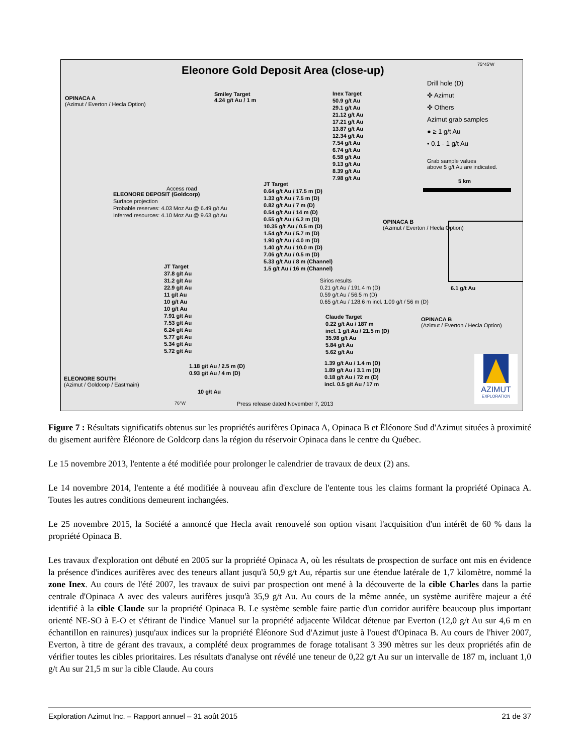Eleonore Gold Deposit Area (close-up)
OPINACA A
(Azimut / Everton / Hecla Option)
Smiley Target
4.24 g/t Au / 1 m
Inex Target
50.9 g/t Au
29.1 g/t Au
21.12 g/t Au
17.21 g/t Au
13.87 g/t Au
12.34 g/t Au
7.54 g/t Au
6.74 g/t Au
6.58 g/t Au
9.13 g/t Au
8.39 g/t Au
7.98 g/t Au
Drill hole (D)
✜ Azimut
✜ Others
Azimut grab samples
● ≥ 1 g/t Au
• 0.1 - 1 g/t Au
Grab sample values
above 5 g/t Au are indicated.
5 km
Access road
ELEONORE DEPOSIT (Goldcorp)
Surface projection
Probable reserves: 4.03 Moz Au @ 6.49 g/t Au
Inferred resources: 4.10 Moz Au @ 9.63 g/t Au
JT Target
0.64 g/t Au / 17.5 m (D)
1.33 g/t Au / 7.5 m (D)
0.82 g/t Au / 7 m (D)
0.54 g/t Au / 14 m (D)
0.55 g/t Au / 6.2 m (D)
10.35 g/t Au / 0.5 m (D)
1.54 g/t Au / 5.7 m (D)
1.90 g/t Au / 4.0 m (D)
1.40 g/t Au / 10.0 m (D)
7.06 g/t Au / 0.5 m (D)
5.33 g/t Au / 8 m (Channel)
1.5 g/t Au / 16 m (Channel)
OPINACA B
(Azimut / Everton / Hecla Option)
Sirios results
0.21 g/t Au / 191.4 m (D)
0.59 g/t Au / 56.5 m (D)
0.65 g/t Au / 128.6 m incl. 1.09 g/t / 56 m (D)
6.1 g/t Au
JT Target
37.8 g/t Au
31.2 g/t Au
22.9 g/t Au
11 g/t Au
10 g/t Au
10 g/t Au
7.91 g/t Au
7.53 g/t Au
6.24 g/t Au
5.77 g/t Au
5.34 g/t Au
5.72 g/t Au
Claude Target
0.22 g/t Au / 187 m
incl. 1 g/t Au / 21.5 m (D)
35.98 g/t Au
5.84 g/t Au
5.62 g/t Au
OPINACA B
(Azimut / Everton / Hecla Option)
1.39 g/t Au / 1.4 m (D)
1.89 g/t Au / 3.1 m (D)
0.18 g/t Au / 72 m (D)
incl. 0.5 g/t Au / 17 m
1.18 g/t Au / 2.5 m (D)
0.93 g/t Au / 4 m (D)
ELEONORE SOUTH
(Azimut / Goldcorp / Eastmain)
10 g/t Au
76°W
Press release dated November 7, 2013
75°45'W
AZIMUT
EXPLORATION
Figure 7 : Résultats significatifs obtenus sur les propriétés aurifères Opinaca A, Opinaca B et Éléonore Sud d'Azimut situées à proximité du gisement aurifère Éléonore de Goldcorp dans la région du réservoir Opinaca dans le centre du Québec.
Le 15 novembre 2013, l'entente a été modifiée pour prolonger le calendrier de travaux de deux (2) ans.
Le 14 novembre 2014, l'entente a été modifiée à nouveau afin d'exclure de l'entente tous les claims formant la propriété Opinaca A. Toutes les autres conditions demeurent inchangées.
Le 25 novembre 2015, la Société a annoncé que Hecla avait renouvelé son option visant l'acquisition d'un intérêt de 60 % dans la propriété Opinaca B.
Les travaux d'exploration ont débuté en 2005 sur la propriété Opinaca A, où les résultats de prospection de surface ont mis en évidence la présence d'indices aurifères avec des teneurs allant jusqu'à 50,9 g/t Au, répartis sur une étendue latérale de 1,7 kilomètre, nommé la zone Inex. Au cours de l'été 2007, les travaux de suivi par prospection ont mené à la découverte de la cible Charles dans la partie centrale d'Opinaca A avec des valeurs aurifères jusqu'à 35,9 g/t Au. Au cours de la même année, un système aurifère majeur a été identifié à la cible Claude sur la propriété Opinaca B. Le système semble faire partie d'un corridor aurifère beaucoup plus important orienté NE-SO à E-O et s'étirant de l'indice Manuel sur la propriété adjacente Wildcat détenue par Everton (12,0 g/t Au sur 4,6 m en échantillon en rainures) jusqu'aux indices sur la propriété Éléonore Sud d'Azimut juste à l'ouest d'Opinaca B. Au cours de l'hiver 2007, Everton, à titre de gérant des travaux, a complété deux programmes de forage totalisant 3 390 mètres sur les deux propriétés afin de vérifier toutes les cibles prioritaires. Les résultats d'analyse ont révélé une teneur de 0,22 g/t Au sur un intervalle de 187 m, incluant 1,0 g/t Au sur 21,5 m sur la cible Claude. Au cours
Exploration Azimut Inc. – Rapport annuel – 31 août 2015 21 de 37